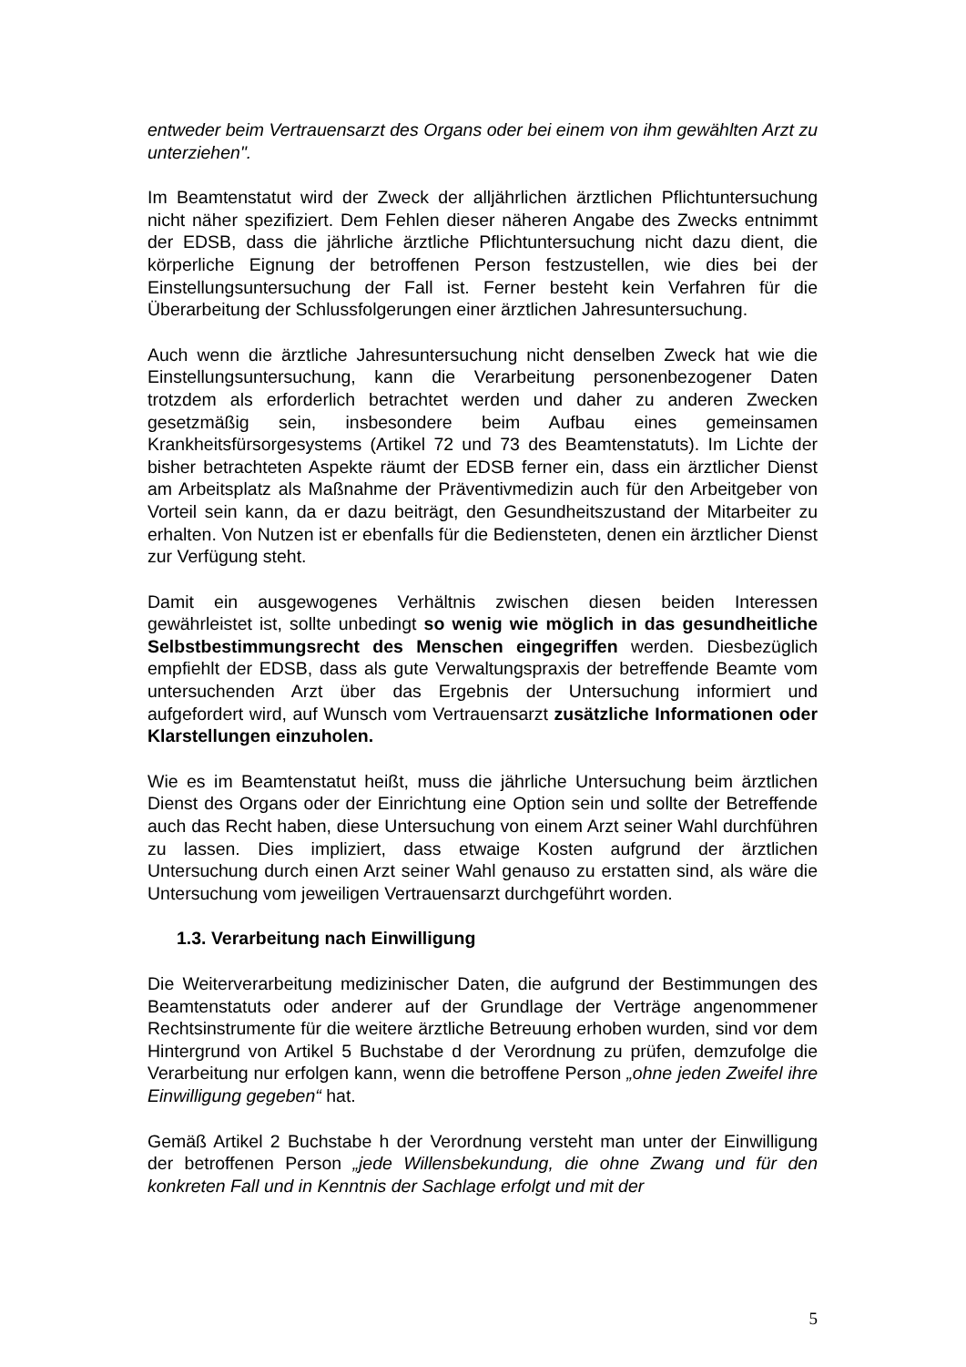entweder beim Vertrauensarzt des Organs oder bei einem von ihm gewählten Arzt zu unterziehen".
Im Beamtenstatut wird der Zweck der alljährlichen ärztlichen Pflichtuntersuchung nicht näher spezifiziert. Dem Fehlen dieser näheren Angabe des Zwecks entnimmt der EDSB, dass die jährliche ärztliche Pflichtuntersuchung nicht dazu dient, die körperliche Eignung der betroffenen Person festzustellen, wie dies bei der Einstellungsuntersuchung der Fall ist. Ferner besteht kein Verfahren für die Überarbeitung der Schlussfolgerungen einer ärztlichen Jahresuntersuchung.
Auch wenn die ärztliche Jahresuntersuchung nicht denselben Zweck hat wie die Einstellungsuntersuchung, kann die Verarbeitung personenbezogener Daten trotzdem als erforderlich betrachtet werden und daher zu anderen Zwecken gesetzmäßig sein, insbesondere beim Aufbau eines gemeinsamen Krankheitsfürsorgesystems (Artikel 72 und 73 des Beamtenstatuts). Im Lichte der bisher betrachteten Aspekte räumt der EDSB ferner ein, dass ein ärztlicher Dienst am Arbeitsplatz als Maßnahme der Präventivmedizin auch für den Arbeitgeber von Vorteil sein kann, da er dazu beiträgt, den Gesundheitszustand der Mitarbeiter zu erhalten. Von Nutzen ist er ebenfalls für die Bediensteten, denen ein ärztlicher Dienst zur Verfügung steht.
Damit ein ausgewogenes Verhältnis zwischen diesen beiden Interessen gewährleistet ist, sollte unbedingt so wenig wie möglich in das gesundheitliche Selbstbestimmungsrecht des Menschen eingegriffen werden. Diesbezüglich empfiehlt der EDSB, dass als gute Verwaltungspraxis der betreffende Beamte vom untersuchenden Arzt über das Ergebnis der Untersuchung informiert und aufgefordert wird, auf Wunsch vom Vertrauensarzt zusätzliche Informationen oder Klarstellungen einzuholen.
Wie es im Beamtenstatut heißt, muss die jährliche Untersuchung beim ärztlichen Dienst des Organs oder der Einrichtung eine Option sein und sollte der Betreffende auch das Recht haben, diese Untersuchung von einem Arzt seiner Wahl durchführen zu lassen. Dies impliziert, dass etwaige Kosten aufgrund der ärztlichen Untersuchung durch einen Arzt seiner Wahl genauso zu erstatten sind, als wäre die Untersuchung vom jeweiligen Vertrauensarzt durchgeführt worden.
1.3. Verarbeitung nach Einwilligung
Die Weiterverarbeitung medizinischer Daten, die aufgrund der Bestimmungen des Beamtenstatuts oder anderer auf der Grundlage der Verträge angenommener Rechtsinstrumente für die weitere ärztliche Betreuung erhoben wurden, sind vor dem Hintergrund von Artikel 5 Buchstabe d der Verordnung zu prüfen, demzufolge die Verarbeitung nur erfolgen kann, wenn die betroffene Person „ohne jeden Zweifel ihre Einwilligung gegeben“ hat.
Gemäß Artikel 2 Buchstabe h der Verordnung versteht man unter der Einwilligung der betroffenen Person „jede Willensbekundung, die ohne Zwang und für den konkreten Fall und in Kenntnis der Sachlage erfolgt und mit der
5